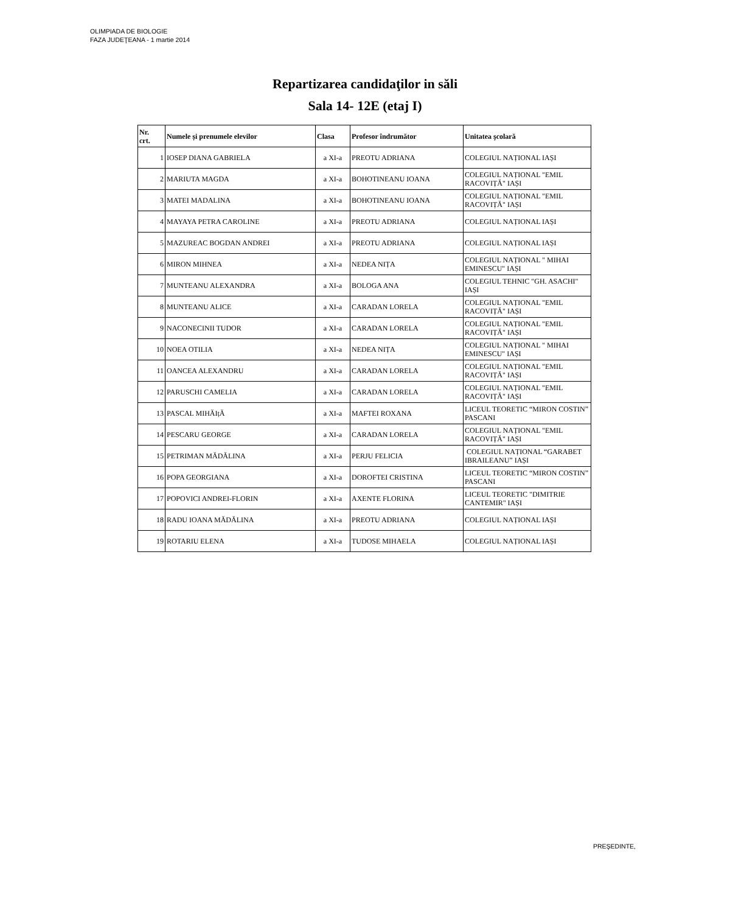OLIMPIADA DE BIOLOGIE
FAZA JUDEŢEANA - 1 martie 2014
Repartizarea candidaţilor in săli
Sala 14- 12E (etaj I)
| Nr. crt. | Numele și prenumele elevilor | Clasa | Profesor îndrumător | Unitatea şcolară |
| --- | --- | --- | --- | --- |
| 1 | IOSEP DIANA GABRIELA | a XI-a | PREOTU ADRIANA | COLEGIUL NAȚIONAL IAȘI |
| 2 | MARIUTA MAGDA | a XI-a | BOHOTINEANU IOANA | COLEGIUL NAȚIONAL "EMIL RACOVIȚĂ" IAȘI |
| 3 | MATEI MADALINA | a XI-a | BOHOTINEANU IOANA | COLEGIUL NAȚIONAL "EMIL RACOVIȚĂ" IAȘI |
| 4 | MAYAYA PETRA CAROLINE | a XI-a | PREOTU ADRIANA | COLEGIUL NAȚIONAL IAȘI |
| 5 | MAZUREAC BOGDAN ANDREI | a XI-a | PREOTU ADRIANA | COLEGIUL NAȚIONAL IAȘI |
| 6 | MIRON MIHNEA | a XI-a | NEDEA NIȚA | COLEGIUL NAȚIONAL " MIHAI EMINESCU" IAȘI |
| 7 | MUNTEANU ALEXANDRA | a XI-a | BOLOGA ANA | COLEGIUL TEHNIC "GH. ASACHI" IAȘI |
| 8 | MUNTEANU ALICE | a XI-a | CARADAN LORELA | COLEGIUL NAȚIONAL "EMIL RACOVIȚĂ" IAȘI |
| 9 | NACONECINII TUDOR | a XI-a | CARADAN LORELA | COLEGIUL NAȚIONAL "EMIL RACOVIȚĂ" IAȘI |
| 10 | NOEA OTILIA | a XI-a | NEDEA NIȚA | COLEGIUL NAȚIONAL " MIHAI EMINESCU" IAȘI |
| 11 | OANCEA ALEXANDRU | a XI-a | CARADAN LORELA | COLEGIUL NAȚIONAL "EMIL RACOVIȚĂ" IAȘI |
| 12 | PARUSCHI CAMELIA | a XI-a | CARADAN LORELA | COLEGIUL NAȚIONAL "EMIL RACOVIȚĂ" IAȘI |
| 13 | PASCAL MIHĂIțĂ | a XI-a | MAFTEI ROXANA | LICEUL TEORETIC “MIRON COSTIN” PASCANI |
| 14 | PESCARU GEORGE | a XI-a | CARADAN LORELA | COLEGIUL NAȚIONAL "EMIL RACOVIȚĂ" IAȘI |
| 15 | PETRIMAN MĂDĂLINA | a XI-a | PERJU FELICIA | COLEGIUL NAȚIONAL “GARABET IBRAILEANU” IAȘI |
| 16 | POPA GEORGIANA | a XI-a | DOROFTEI CRISTINA | LICEUL TEORETIC “MIRON COSTIN” PASCANI |
| 17 | POPOVICI ANDREI-FLORIN | a XI-a | AXENTE FLORINA | LICEUL TEORETIC "DIMITRIE CANTEMIR" IAȘI |
| 18 | RADU IOANA MĂDĂLINA | a XI-a | PREOTU ADRIANA | COLEGIUL NAȚIONAL IAȘI |
| 19 | ROTARIU ELENA | a XI-a | TUDOSE MIHAELA | COLEGIUL NAȚIONAL IAȘI |
PREŞEDINTE,